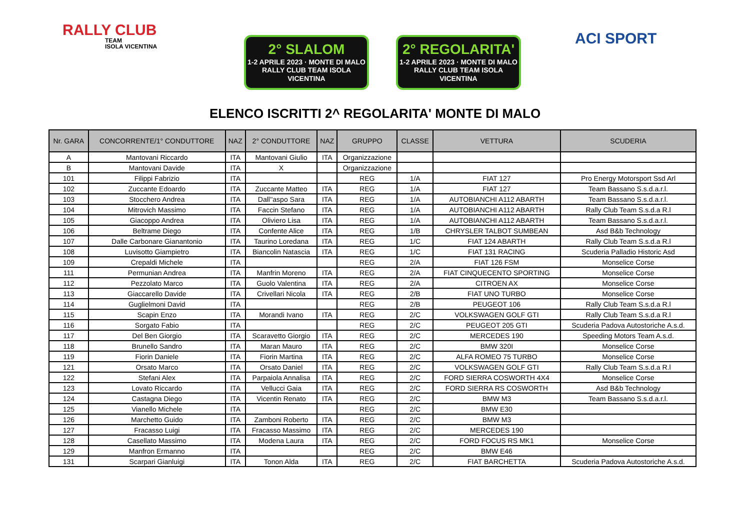RALLY CLUB
TEAM
ISOLA VICENTINA
2° SLALOM
1-2 APRILE 2023 · MONTE DI MALO
RALLY CLUB TEAM ISOLA VICENTINA
2° REGOLARITA'
1-2 APRILE 2023 · MONTE DI MALO
RALLY CLUB TEAM ISOLA VICENTINA
ACI SPORT
ELENCO ISCRITTI 2^ REGOLARITA' MONTE DI MALO
| Nr. GARA | CONCORRENTE/1° CONDUTTORE | NAZ | 2° CONDUTTORE | NAZ | GRUPPO | CLASSE | VETTURA | SCUDERIA |
| --- | --- | --- | --- | --- | --- | --- | --- | --- |
| A | Mantovani Riccardo | ITA | Mantovani Giulio | ITA | Organizzazione | | | |
| B | Mantovani Davide | ITA | X | | Organizzazione | | | |
| 101 | Filippi Fabrizio | ITA | | | REG | 1/A | FIAT 127 | Pro Energy Motorsport Ssd Arl |
| 102 | Zuccante Edoardo | ITA | Zuccante Matteo | ITA | REG | 1/A | FIAT 127 | Team Bassano S.s.d.a.r.l. |
| 103 | Stocchero Andrea | ITA | Dall''aspo Sara | ITA | REG | 1/A | AUTOBIANCHI A112 ABARTH | Team Bassano S.s.d.a.r.l. |
| 104 | Mitrovich Massimo | ITA | Faccin Stefano | ITA | REG | 1/A | AUTOBIANCHI A112 ABARTH | Rally Club Team S.s.d.a R.l |
| 105 | Giacoppo Andrea | ITA | Oliviero Lisa | ITA | REG | 1/A | AUTOBIANCHI A112 ABARTH | Team Bassano S.s.d.a.r.l. |
| 106 | Beltrame Diego | ITA | Confente Alice | ITA | REG | 1/B | CHRYSLER TALBOT SUMBEAN | Asd B&b Technology |
| 107 | Dalle Carbonare Gianantonio | ITA | Taurino Loredana | ITA | REG | 1/C | FIAT 124 ABARTH | Rally Club Team S.s.d.a R.l |
| 108 | Luvisotto Giampietro | ITA | Biancolin Natascia | ITA | REG | 1/C | FIAT 131 RACING | Scuderia Palladio Historic Asd |
| 109 | Crepaldi Michele | ITA | | | REG | 2/A | FIAT 126 FSM | Monselice Corse |
| 111 | Permunian Andrea | ITA | Manfrin Moreno | ITA | REG | 2/A | FIAT CINQUECENTO SPORTING | Monselice Corse |
| 112 | Pezzolato Marco | ITA | Guolo Valentina | ITA | REG | 2/A | CITROEN AX | Monselice Corse |
| 113 | Giaccarello Davide | ITA | Crivellari Nicola | ITA | REG | 2/B | FIAT UNO TURBO | Monselice Corse |
| 114 | Guglielmoni David | ITA | | | REG | 2/B | PEUGEOT 106 | Rally Club Team S.s.d.a R.l |
| 115 | Scapin Enzo | ITA | Morandi Ivano | ITA | REG | 2/C | VOLKSWAGEN GOLF GTI | Rally Club Team S.s.d.a R.l |
| 116 | Sorgato Fabio | ITA | | | REG | 2/C | PEUGEOT 205 GTI | Scuderia Padova Autostoriche A.s.d. |
| 117 | Del Ben Giorgio | ITA | Scaravetto Giorgio | ITA | REG | 2/C | MERCEDES 190 | Speeding Motors Team A.s.d. |
| 118 | Brunello Sandro | ITA | Maran Mauro | ITA | REG | 2/C | BMW 320I | Monselice Corse |
| 119 | Fiorin Daniele | ITA | Fiorin Martina | ITA | REG | 2/C | ALFA ROMEO 75 TURBO | Monselice Corse |
| 121 | Orsato Marco | ITA | Orsato Daniel | ITA | REG | 2/C | VOLKSWAGEN GOLF GTI | Rally Club Team S.s.d.a R.l |
| 122 | Stefani Alex | ITA | Parpaiola Annalisa | ITA | REG | 2/C | FORD SIERRA COSWORTH 4X4 | Monselice Corse |
| 123 | Lovato Riccardo | ITA | Vellucci Gaia | ITA | REG | 2/C | FORD SIERRA RS COSWORTH | Asd B&b Technology |
| 124 | Castagna Diego | ITA | Vicentin Renato | ITA | REG | 2/C | BMW M3 | Team Bassano S.s.d.a.r.l. |
| 125 | Vianello Michele | ITA | | | REG | 2/C | BMW E30 | |
| 126 | Marchetto Guido | ITA | Zamboni Roberto | ITA | REG | 2/C | BMW M3 | |
| 127 | Fracasso Luigi | ITA | Fracasso Massimo | ITA | REG | 2/C | MERCEDES 190 | |
| 128 | Casellato Massimo | ITA | Modena Laura | ITA | REG | 2/C | FORD FOCUS RS MK1 | Monselice Corse |
| 129 | Manfron Ermanno | ITA | | | REG | 2/C | BMW E46 | |
| 131 | Scarpari Gianluigi | ITA | Tonon Alda | ITA | REG | 2/C | FIAT BARCHETTA | Scuderia Padova Autostoriche A.s.d. |